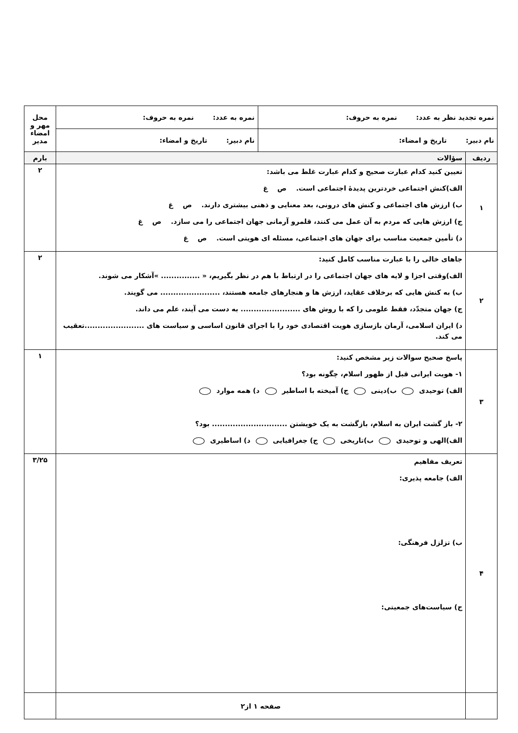| نمره تجدید نظر به عدد: نمره به حروف: | | نمره به عدد: نمره به حروف: | محل مهر و امضاء مدیر |
| نام دبیر: تاریخ و امضاء: | | نام دبیر: تاریخ و امضاء: | |
| ردیف | سؤالات | | بارم |
| ۱ | تعیین کنید کدام عبارت صحیح و کدام عبارت غلط می باشد: الف)کنش اجتماعی خردترین پدیدهٔ اجتماعی است. ص غ ب) ارزش های اجتماعی و کنش های درونی، بعد معنایی و ذهنی بیشتری دارند. ص غ ج) ارزش هایی که مردم به آن عمل می کنند، قلمرو آرمانی جهان اجتماعی را می سازد. ص غ د) تأمین جمعیت مناسب برای جهان های اجتماعی، مسئله ای هویتی است. ص غ | | ۲ |
| ۲ | جاهای خالی را با عبارت مناسب کامل کنید: الف)وقتی اجزا و لایه های جهان اجتماعی را در ارتباط با هم در نظر بگیریم، « ............... »آشکار می شوند. ب) به کنش هایی که برخلاف عقاید، ارزش ها و هنجارهای جامعه هستند، ....................... می گویند. ج) جهان متجدّد، فقط علومی را که با روش های ....................... به دست می آیند، علم می داند. د) ایران اسلامی، آرمان بازسازی هویت اقتصادی خود را با اجرای قانون اساسی و سیاست های .......................تعقیب می کند. | | ۲ |
| ۳ | پاسخ صحیح سوالات زیر مشخص کنید: ۱- هویت ایرانی قبل از ظهور اسلام، چگونه بود؟ الف) توحیدی ب)دینی ج) آمیخته با اساطیر د) همه موارد ۲- باز گشت ایران به اسلام، بازگشت به یک خویشتن ............................. بود؟ الف)الهی و توحیدی ب)تاریخی ج) جغرافیایی د) اساطیری | | ۱ |
| ۴ | تعریف مفاهیم الف) جامعه پذیری: ب) تزلزل فرهنگی: ج) سیاست‌های جمعیتی: | | ۳/۲۵ |
| | صفحه ۱ از۲ | | |